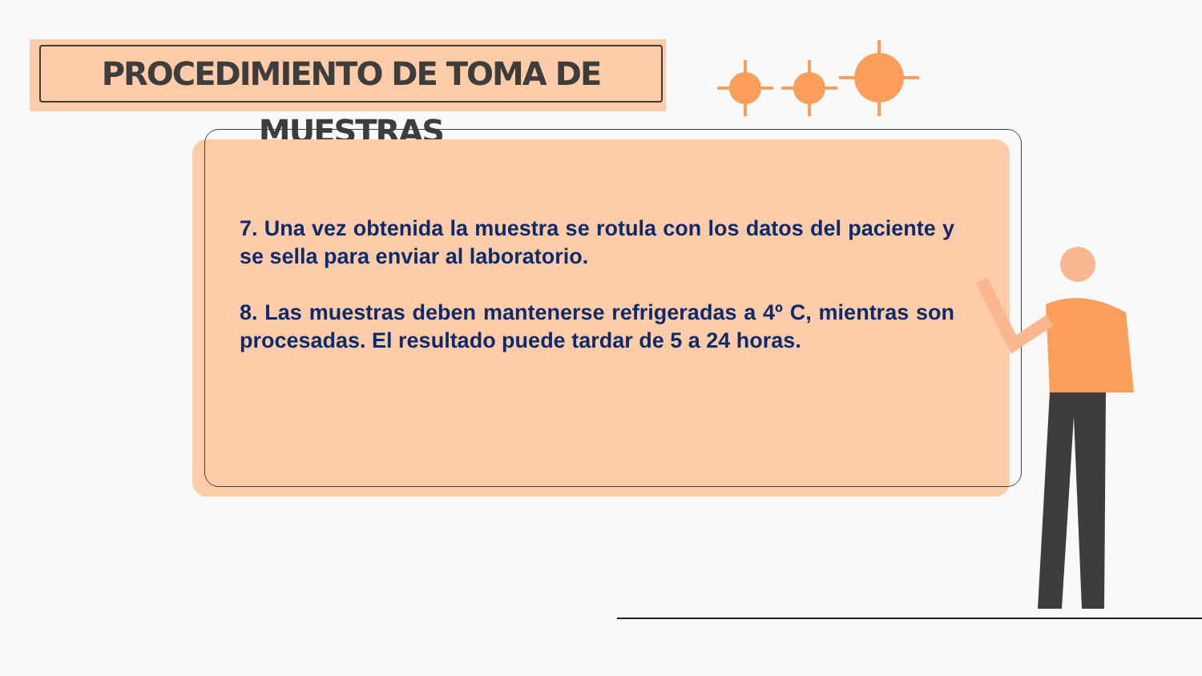PROCEDIMIENTO DE TOMA DE MUESTRAS
7. Una vez obtenida la muestra se rotula con los datos del paciente y se sella para enviar al laboratorio.
8. Las muestras deben mantenerse refrigeradas a 4º C, mientras son procesadas. El resultado puede tardar de 5 a 24 horas.